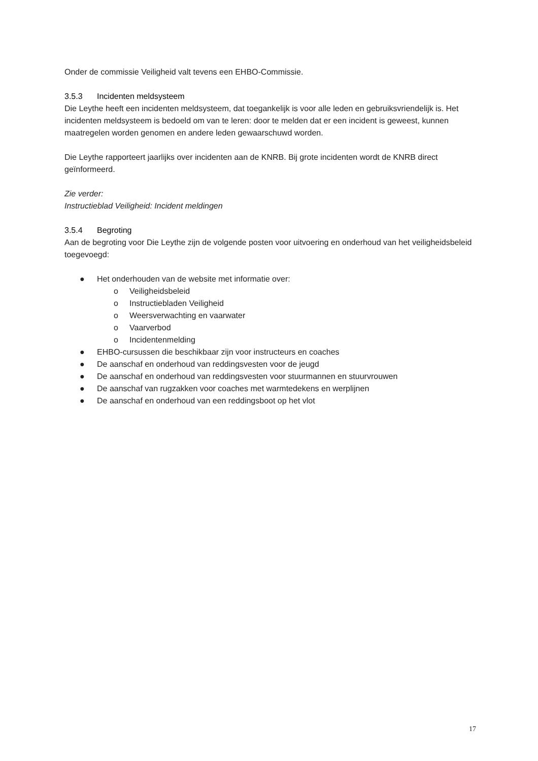Onder de commissie Veiligheid valt tevens een EHBO-Commissie.
3.5.3 Incidenten meldsysteem
Die Leythe heeft een incidenten meldsysteem, dat toegankelijk is voor alle leden en gebruiksvriendelijk is. Het incidenten meldsysteem is bedoeld om van te leren: door te melden dat er een incident is geweest, kunnen maatregelen worden genomen en andere leden gewaarschuwd worden.
Die Leythe rapporteert jaarlijks over incidenten aan de KNRB. Bij grote incidenten wordt de KNRB direct geïnformeerd.
Zie verder:
Instructieblad Veiligheid: Incident meldingen
3.5.4 Begroting
Aan de begroting voor Die Leythe zijn de volgende posten voor uitvoering en onderhoud van het veiligheidsbeleid toegevoegd:
● Het onderhouden van de website met informatie over:
o Veiligheidsbeleid
o Instructiebladen Veiligheid
o Weersverwachting en vaarwater
o Vaarverbod
o Incidentenmelding
● EHBO-cursussen die beschikbaar zijn voor instructeurs en coaches
● De aanschaf en onderhoud van reddingsvesten voor de jeugd
● De aanschaf en onderhoud van reddingsvesten voor stuurmannen en stuurvrouwen
● De aanschaf van rugzakken voor coaches met warmtedekens en werplijnen
● De aanschaf en onderhoud van een reddingsboot op het vlot
17